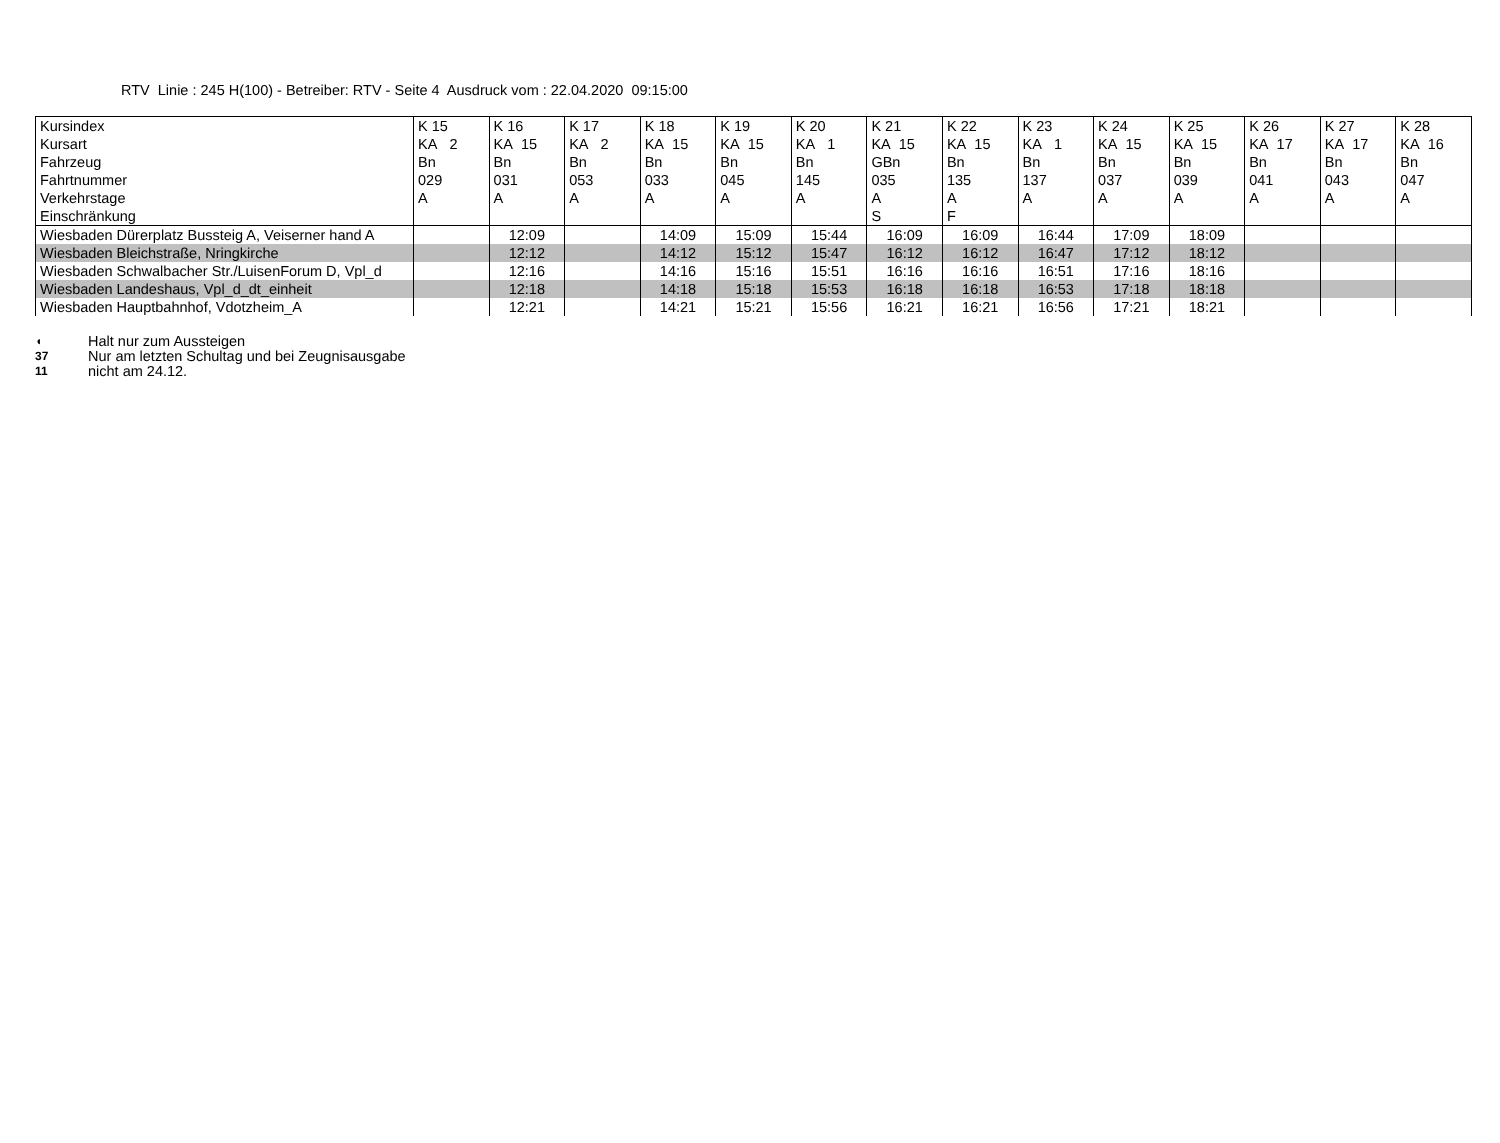RTV Linie : 245 H(100) - Betreiber: RTV - Seite 4 Ausdruck vom : 22.04.2020 09:15:00
| Kursindex | K 15 | K 16 | K 17 | K 18 | K 19 | K 20 | K 21 | K 22 | K 23 | K 24 | K 25 | K 26 | K 27 | K 28 |
| --- | --- | --- | --- | --- | --- | --- | --- | --- | --- | --- | --- | --- | --- | --- |
| Kursart | KA 2 | KA 15 | KA 2 | KA 15 | KA 15 | KA 1 | KA 15 | KA 15 | KA 1 | KA 15 | KA 15 | KA 17 | KA 17 | KA 16 |
| Fahrzeug | Bn | Bn | Bn | Bn | Bn | Bn | GBn | Bn | Bn | Bn | Bn | Bn | Bn | Bn |
| Fahrtnummer | 029 | 031 | 053 | 033 | 045 | 145 | 035 | 135 | 137 | 037 | 039 | 041 | 043 | 047 |
| Verkehrstage | A | A | A | A | A | A | A | A | A | A | A | A | A | A |
| Einschränkung | | | | | | | S | F | | | | | | |
| Wiesbaden Dürerplatz Bussteig A, Veiserner hand A | | 12:09 | | 14:09 | 15:09 | 15:44 | 16:09 | 16:09 | 16:44 | 17:09 | 18:09 | | | |
| Wiesbaden Bleichstraße, Nringkirche | | 12:12 | | 14:12 | 15:12 | 15:47 | 16:12 | 16:12 | 16:47 | 17:12 | 18:12 | | | |
| Wiesbaden Schwalbacher Str./LuisenForum D, Vpl_d | | 12:16 | | 14:16 | 15:16 | 15:51 | 16:16 | 16:16 | 16:51 | 17:16 | 18:16 | | | |
| Wiesbaden Landeshaus, Vpl_d_dt_einheit | | 12:18 | | 14:18 | 15:18 | 15:53 | 16:18 | 16:18 | 16:53 | 17:18 | 18:18 | | | |
| Wiesbaden Hauptbahnhof, Vdotzheim_A | | 12:21 | | 14:21 | 15:21 | 15:56 | 16:21 | 16:21 | 16:56 | 17:21 | 18:21 | | | |
◖ Halt nur zum Aussteigen
37 Nur am letzten Schultag und bei Zeugnisausgabe
11 nicht am 24.12.